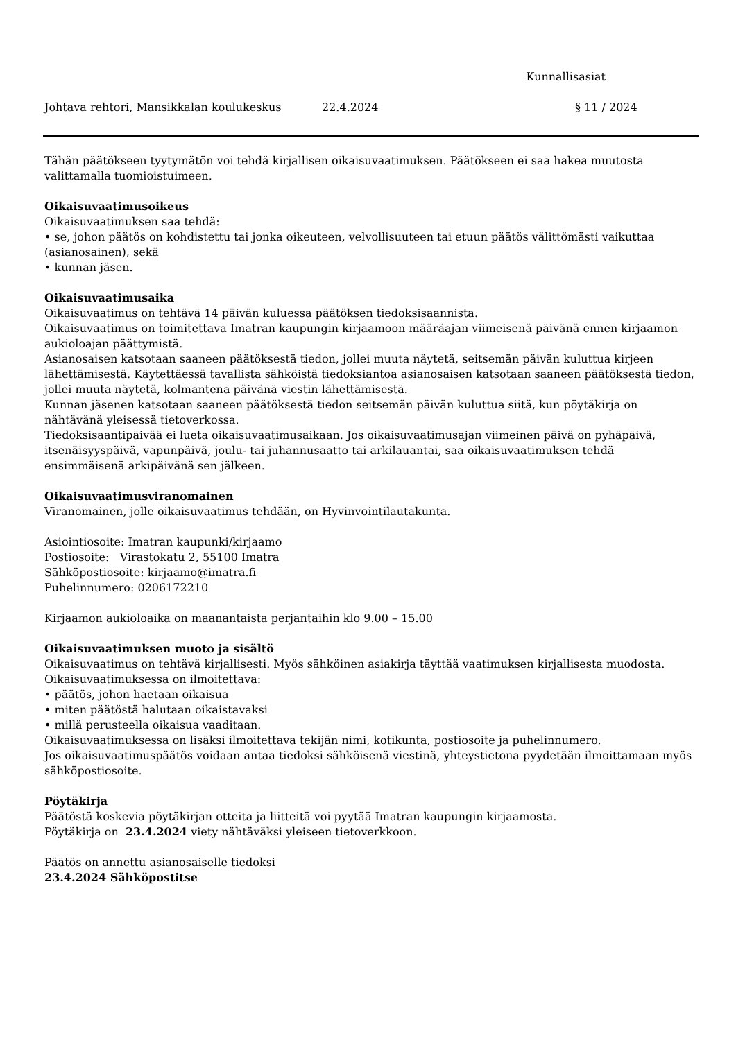Kunnallisasiat
Johtava rehtori, Mansikkalan koulukeskus 22.4.2024 § 11 / 2024
Tähän päätökseen tyytymätön voi tehdä kirjallisen oikaisuvaatimuksen. Päätökseen ei saa hakea muutosta valittamalla tuomioistuimeen.
Oikaisuvaatimusoikeus
Oikaisuvaatimuksen saa tehdä:
• se, johon päätös on kohdistettu tai jonka oikeuteen, velvollisuuteen tai etuun päätös välittömästi vaikuttaa (asianosainen), sekä
• kunnan jäsen.
Oikaisuvaatimusaika
Oikaisuvaatimus on tehtävä 14 päivän kuluessa päätöksen tiedoksisaannista.
Oikaisuvaatimus on toimitettava Imatran kaupungin kirjaamoon määräajan viimeisenä päivänä ennen kirjaamon aukioloajan päättymistä.
Asianosaisen katsotaan saaneen päätöksestä tiedon, jollei muuta näytetä, seitsemän päivän kuluttua kirjeen lähettämisestä. Käytettäessä tavallista sähköistä tiedoksiantoa asianosaisen katsotaan saaneen päätöksestä tiedon, jollei muuta näytetä, kolmantena päivänä viestin lähettämisestä.
Kunnan jäsenen katsotaan saaneen päätöksestä tiedon seitsemän päivän kuluttua siitä, kun pöytäkirja on nähtävänä yleisessä tietoverkossa.
Tiedoksisaantipäivää ei lueta oikaisuvaatimusaikaan. Jos oikaisuvaatimusajan viimeinen päivä on pyhäpäivä, itsenäisyyspäivä, vapunpäivä, joulu- tai juhannusaatto tai arkilauantai, saa oikaisuvaatimuksen tehdä ensimmäisenä arkipäivänä sen jälkeen.
Oikaisuvaatimusviranomainen
Viranomainen, jolle oikaisuvaatimus tehdään, on Hyvinvointilautakunta.
Asiointiosoite: Imatran kaupunki/kirjaamo
Postiosoite: Virastokatu 2, 55100 Imatra
Sähköpostiosoite: kirjaamo@imatra.fi
Puhelinnumero: 0206172210
Kirjaamon aukioloaika on maanantaista perjantaihin klo 9.00 – 15.00
Oikaisuvaatimuksen muoto ja sisältö
Oikaisuvaatimus on tehtävä kirjallisesti. Myös sähköinen asiakirja täyttää vaatimuksen kirjallisesta muodosta.
Oikaisuvaatimuksessa on ilmoitettava:
• päätös, johon haetaan oikaisua
• miten päätöstä halutaan oikaistavaksi
• millä perusteella oikaisua vaaditaan.
Oikaisuvaatimuksessa on lisäksi ilmoitettava tekijän nimi, kotikunta, postiosoite ja puhelinnumero.
Jos oikaisuvaatimuspäätös voidaan antaa tiedoksi sähköisenä viestinä, yhteystietona pyydetään ilmoittamaan myös sähköpostiosoite.
Pöytäkirja
Päätöstä koskevia pöytäkirjan otteita ja liitteitä voi pyytää Imatran kaupungin kirjaamosta.
Pöytäkirja on 23.4.2024 viety nähtäväksi yleiseen tietoverkkoon.
Päätös on annettu asianosaiselle tiedoksi
23.4.2024 Sähköpostitse